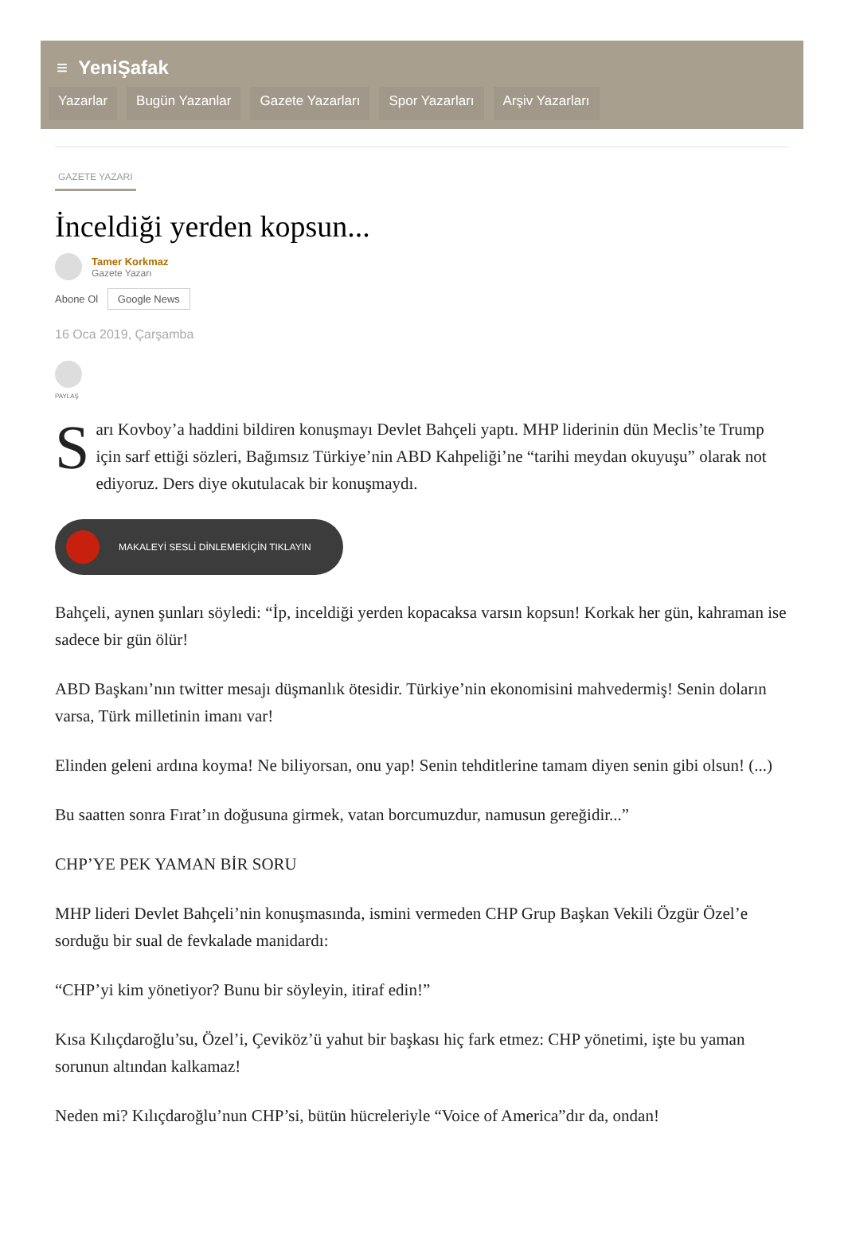≡ YeniŞafak
Yazarlar Bugün Yazanlar Gazete Yazarları Spor Yazarları Arşiv Yazarları
GAZETE YAZARI
İnceldiği yerden kopsun...
Tamer Korkmaz
Gazete Yazarı
Abone Ol Google News
16 Oca 2019, Çarşamba
PAYLAŞ
Sarı Kovboy’a haddini bildiren konuşmayı Devlet Bahçeli yaptı. MHP liderinin dün Meclis’te Trump için sarf ettiği sözleri, Bağımsız Türkiye’nin ABD Kahpeliği’ne “tarihi meydan okuyuşu” olarak not ediyoruz. Ders diye okutulacak bir konuşmaydı.
MAKALEYİ SESLİ DİNLEMEKİÇİN TIKLAYIN
Bahçeli, aynen şunları söyledi: “İp, inceldiği yerden kopacaksa varsın kopsun! Korkak her gün, kahraman ise sadece bir gün ölür!
ABD Başkanı’nın twitter mesajı düşmanlık ötesidir. Türkiye’nin ekonomisini mahvedermiş! Senin doların varsa, Türk milletinin imanı var!
Elinden geleni ardına koyma! Ne biliyorsan, onu yap! Senin tehditlerine tamam diyen senin gibi olsun! (...)
Bu saatten sonra Fırat’ın doğusuna girmek, vatan borcumuzdur, namusun gereğidir...”
CHP’YE PEK YAMAN BİR SORU
MHP lideri Devlet Bahçeli’nin konuşmasında, ismini vermeden CHP Grup Başkan Vekili Özgür Özel’e sorduğu bir sual de fevkalade manidardı:
“CHP’yi kim yönetiyor? Bunu bir söyleyin, itiraf edin!”
Kısa Kılıçdaroğlu’su, Özel’i, Çeviköz’ü yahut bir başkası hiç fark etmez: CHP yönetimi, işte bu yaman sorunun altından kalkamaz!
Neden mi? Kılıçdaroğlu’nun CHP’si, bütün hücreleriyle “Voice of America”dır da, ondan!